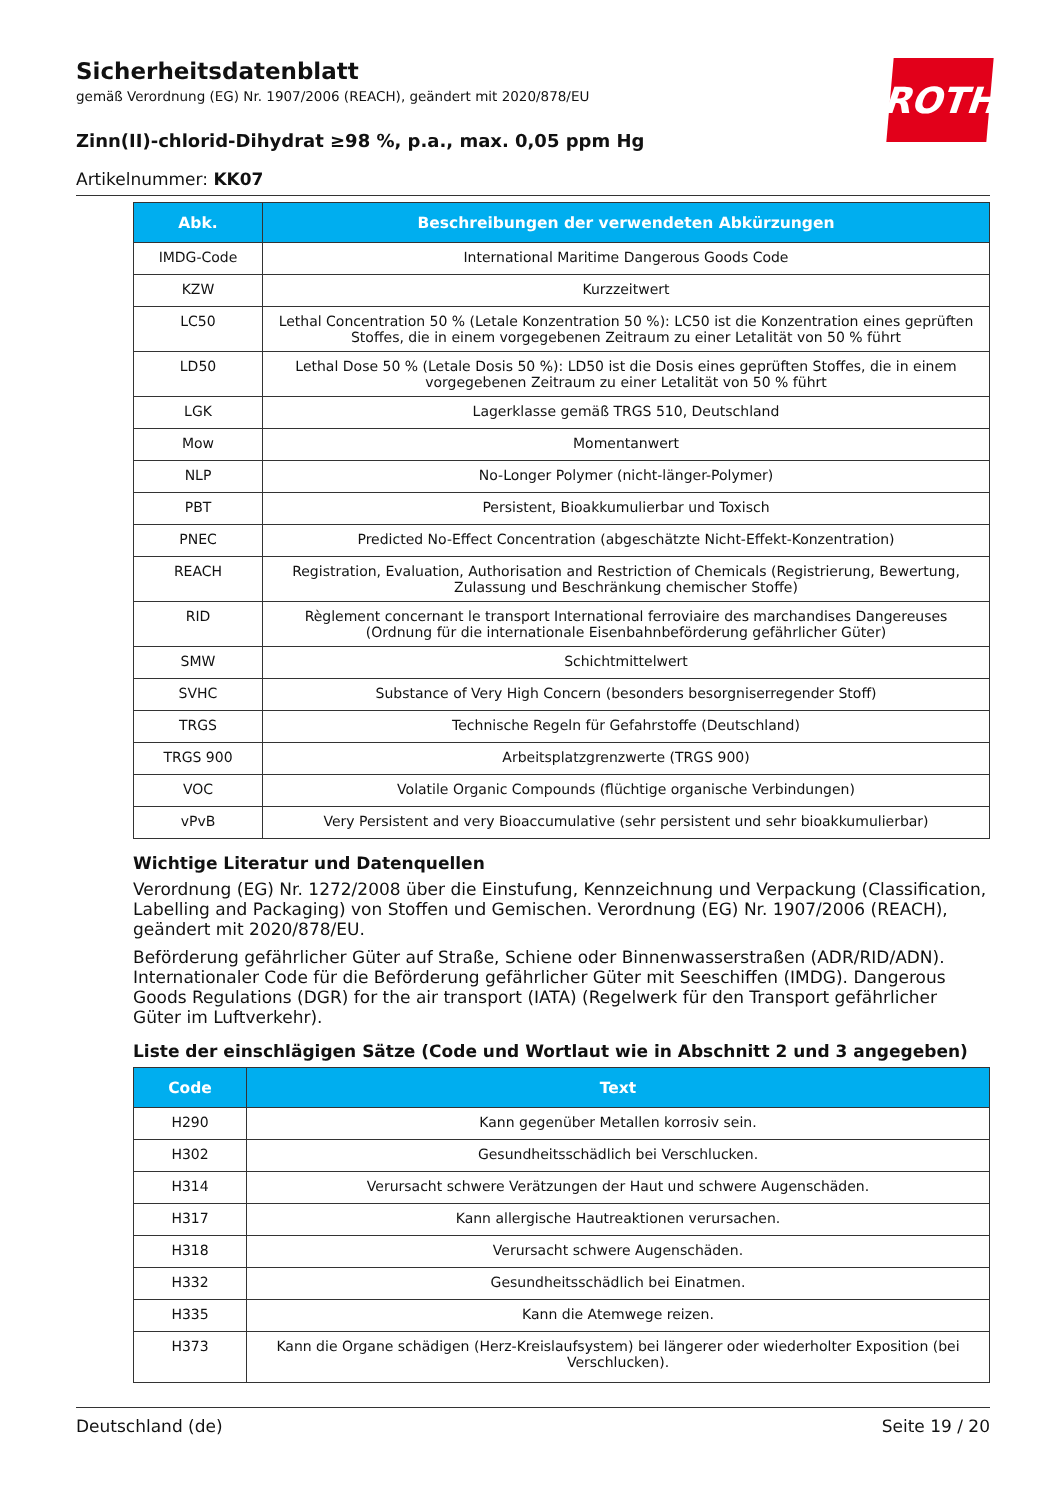ROTH
Sicherheitsdatenblatt
gemäß Verordnung (EG) Nr. 1907/2006 (REACH), geändert mit 2020/878/EU
Zinn(II)-chlorid-Dihydrat ≥98 %, p.a., max. 0,05 ppm Hg
Artikelnummer: KK07
| Abk. | Beschreibungen der verwendeten Abkürzungen |
| --- | --- |
| IMDG-Code | International Maritime Dangerous Goods Code |
| KZW | Kurzzeitwert |
| LC50 | Lethal Concentration 50 % (Letale Konzentration 50 %): LC50 ist die Konzentration eines geprüften Stoffes, die in einem vorgegebenen Zeitraum zu einer Letalität von 50 % führt |
| LD50 | Lethal Dose 50 % (Letale Dosis 50 %): LD50 ist die Dosis eines geprüften Stoffes, die in einem vorgegebenen Zeitraum zu einer Letalität von 50 % führt |
| LGK | Lagerklasse gemäß TRGS 510, Deutschland |
| Mow | Momentanwert |
| NLP | No-Longer Polymer (nicht-länger-Polymer) |
| PBT | Persistent, Bioakkumulierbar und Toxisch |
| PNEC | Predicted No-Effect Concentration (abgeschätzte Nicht-Effekt-Konzentration) |
| REACH | Registration, Evaluation, Authorisation and Restriction of Chemicals (Registrierung, Bewertung, Zulassung und Beschränkung chemischer Stoffe) |
| RID | Règlement concernant le transport International ferroviaire des marchandises Dangereuses (Ordnung für die internationale Eisenbahnbeförderung gefährlicher Güter) |
| SMW | Schichtmittelwert |
| SVHC | Substance of Very High Concern (besonders besorgniserregender Stoff) |
| TRGS | Technische Regeln für Gefahrstoffe (Deutschland) |
| TRGS 900 | Arbeitsplatzgrenzwerte (TRGS 900) |
| VOC | Volatile Organic Compounds (flüchtige organische Verbindungen) |
| vPvB | Very Persistent and very Bioaccumulative (sehr persistent und sehr bioakkumulierbar) |
Wichtige Literatur und Datenquellen
Verordnung (EG) Nr. 1272/2008 über die Einstufung, Kennzeichnung und Verpackung (Classification, Labelling and Packaging) von Stoffen und Gemischen. Verordnung (EG) Nr. 1907/2006 (REACH), geändert mit 2020/878/EU.
Beförderung gefährlicher Güter auf Straße, Schiene oder Binnenwasserstraßen (ADR/RID/ADN). Internationaler Code für die Beförderung gefährlicher Güter mit Seeschiffen (IMDG). Dangerous Goods Regulations (DGR) for the air transport (IATA) (Regelwerk für den Transport gefährlicher Güter im Luftverkehr).
Liste der einschlägigen Sätze (Code und Wortlaut wie in Abschnitt 2 und 3 angegeben)
| Code | Text |
| --- | --- |
| H290 | Kann gegenüber Metallen korrosiv sein. |
| H302 | Gesundheitsschädlich bei Verschlucken. |
| H314 | Verursacht schwere Verätzungen der Haut und schwere Augenschäden. |
| H317 | Kann allergische Hautreaktionen verursachen. |
| H318 | Verursacht schwere Augenschäden. |
| H332 | Gesundheitsschädlich bei Einatmen. |
| H335 | Kann die Atemwege reizen. |
| H373 | Kann die Organe schädigen (Herz-Kreislaufsystem) bei längerer oder wiederholter Exposition (bei Verschlucken). |
Deutschland (de) Seite 19 / 20